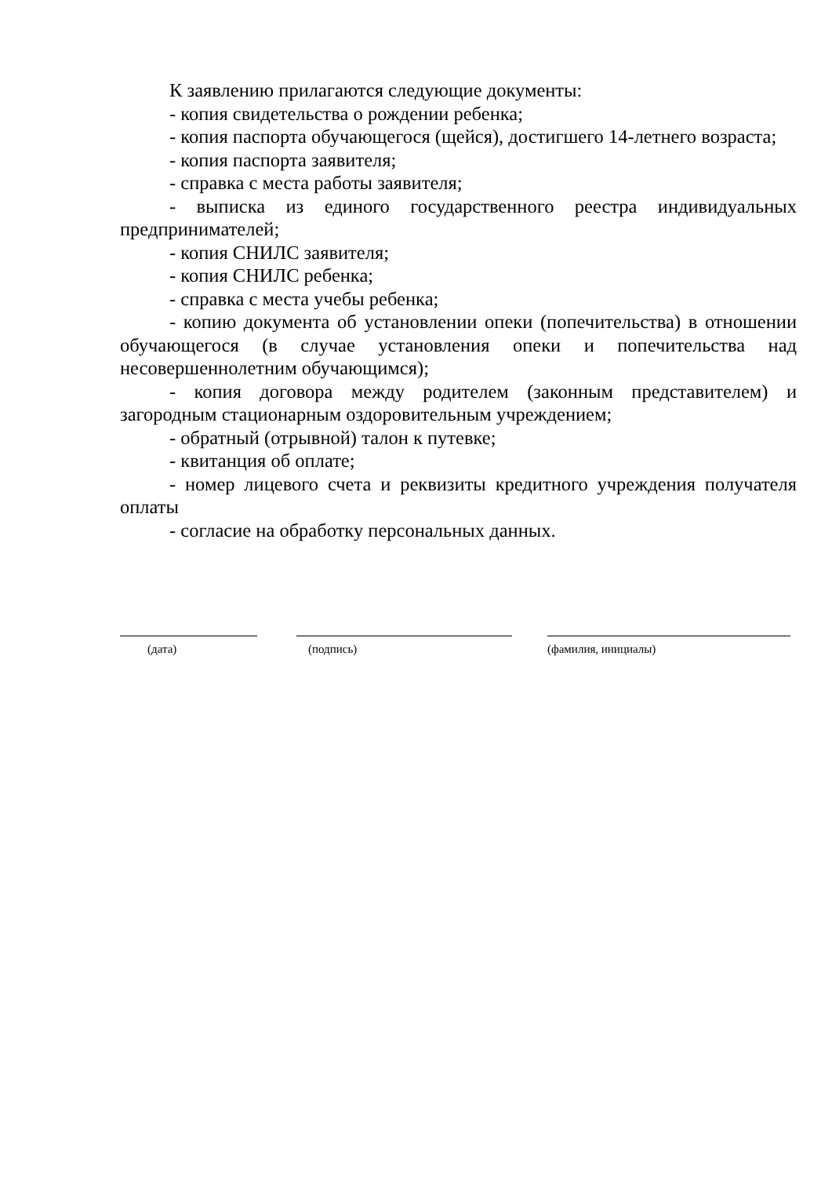К заявлению прилагаются следующие документы:
- копия свидетельства о рождении ребенка;
- копия паспорта обучающегося (щейся), достигшего 14-летнего возраста;
- копия паспорта заявителя;
- справка с места работы заявителя;
- выписка из единого государственного реестра индивидуальных предпринимателей;
- копия СНИЛС заявителя;
- копия СНИЛС ребенка;
- справка с места учебы ребенка;
- копию документа об установлении опеки (попечительства) в отношении обучающегося (в случае установления опеки и попечительства над несовершеннолетним обучающимся);
- копия договора между родителем (законным представителем) и загородным стационарным оздоровительным учреждением;
- обратный (отрывной) талон к путевке;
- квитанция об оплате;
- номер лицевого счета и реквизиты кредитного учреждения получателя оплаты
- согласие на обработку персональных данных.
(дата) (подпись) (фамилия, инициалы)